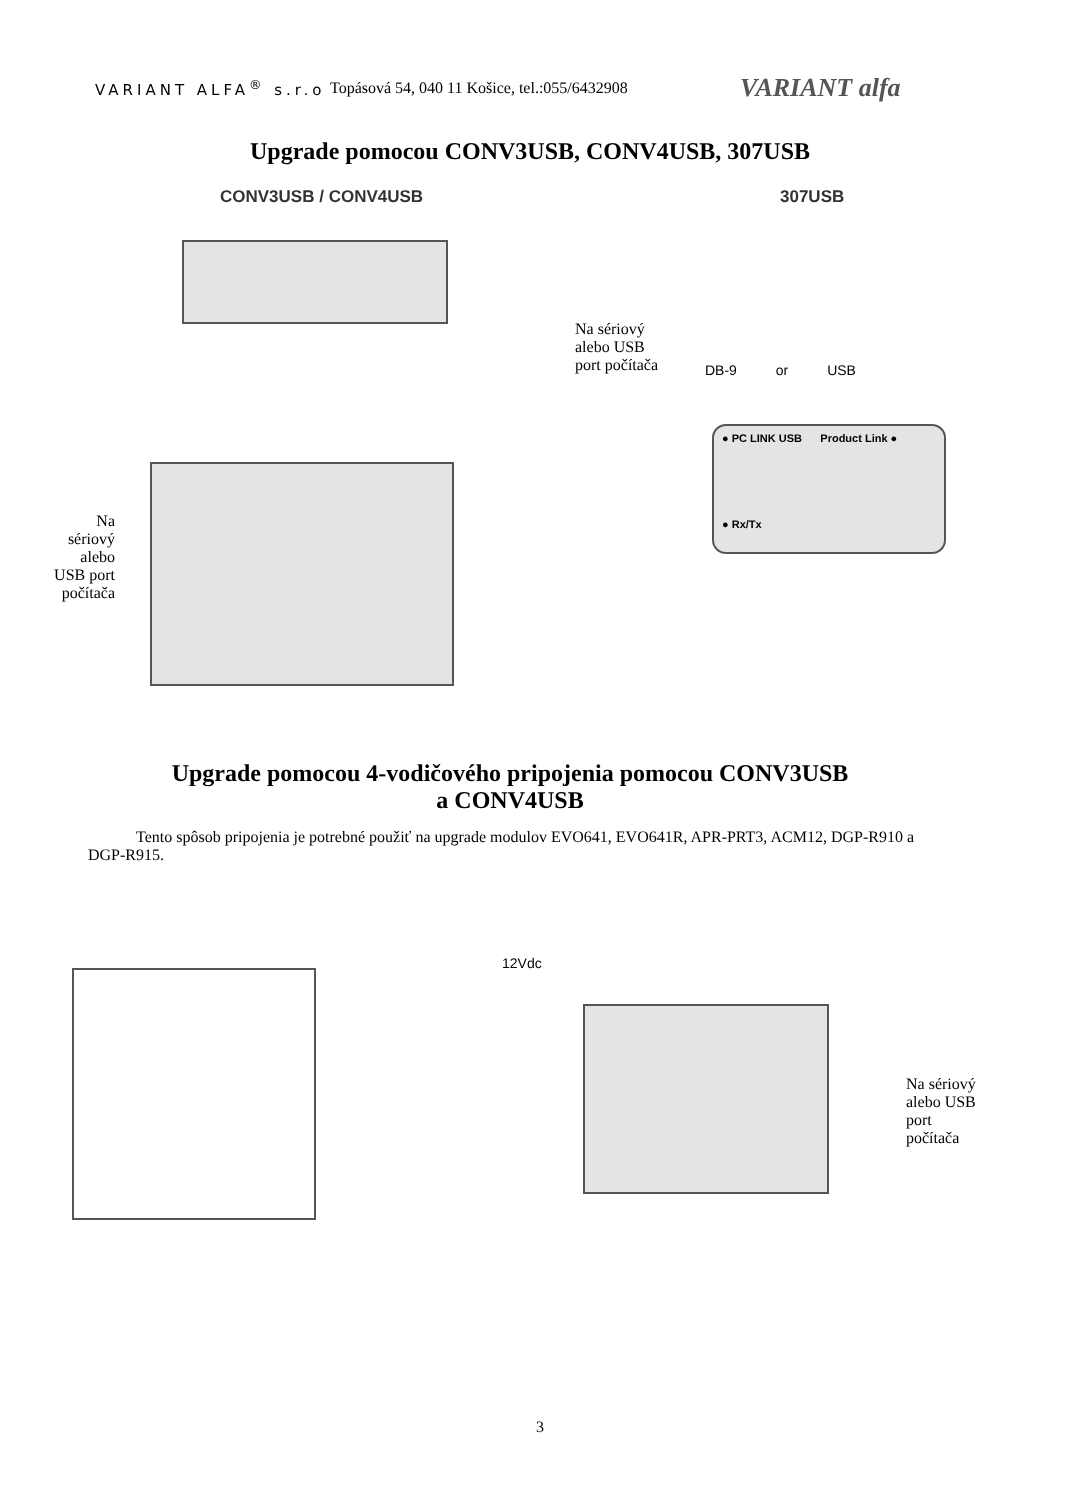VARIANT ALFA<sup>®</sup> s.r.o
Topásová 54, 040 11 Košice, tel.:055/6432908
VARIANT alfa
Upgrade pomocou CONV3USB, CONV4USB, 307USB
CONV3USB / CONV4USB 307USB
Na sériový
alebo USB
port počítača
DB-9 or USB
● PC LINK USB Product Link ●
● Rx/Tx
Na sériový alebo USB port počítača
Upgrade pomocou 4-vodičového pripojenia pomocou CONV3USB
a CONV4USB
Tento spôsob pripojenia je potrebné použiť na upgrade modulov EVO641, EVO641R, APR-PRT3, ACM12, DGP-R910 a DGP-R915.
12Vdc
Na sériový
alebo USB
port
počítača
3